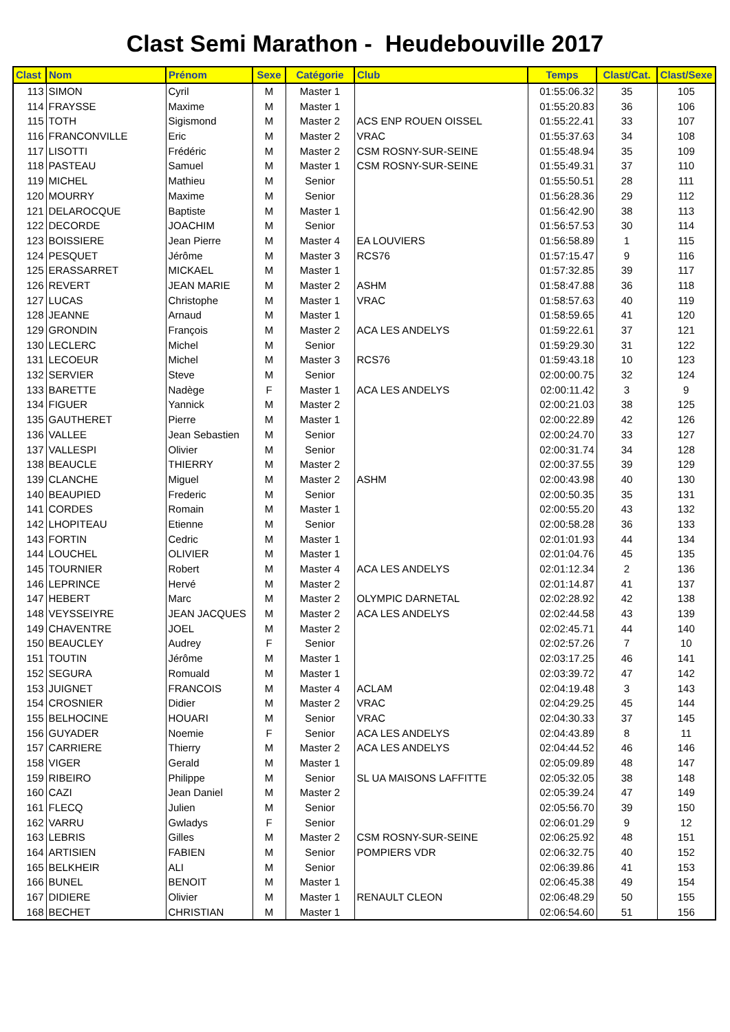Clast Semi Marathon - Heudebouville 2017
| Clast | Nom | Prénom | Sexe | Catégorie | Club | Temps | Clast/Cat. | Clast/Sexe |
| --- | --- | --- | --- | --- | --- | --- | --- | --- |
| 113 | SIMON | Cyril | M | Master 1 | | 01:55:06.32 | 35 | 105 |
| 114 | FRAYSSE | Maxime | M | Master 1 | | 01:55:20.83 | 36 | 106 |
| 115 | TOTH | Sigismond | M | Master 2 | ACS ENP ROUEN OISSEL | 01:55:22.41 | 33 | 107 |
| 116 | FRANCONVILLE | Eric | M | Master 2 | VRAC | 01:55:37.63 | 34 | 108 |
| 117 | LISOTTI | Frédéric | M | Master 2 | CSM ROSNY-SUR-SEINE | 01:55:48.94 | 35 | 109 |
| 118 | PASTEAU | Samuel | M | Master 1 | CSM ROSNY-SUR-SEINE | 01:55:49.31 | 37 | 110 |
| 119 | MICHEL | Mathieu | M | Senior | | 01:55:50.51 | 28 | 111 |
| 120 | MOURRY | Maxime | M | Senior | | 01:56:28.36 | 29 | 112 |
| 121 | DELAROCQUE | Baptiste | M | Master 1 | | 01:56:42.90 | 38 | 113 |
| 122 | DECORDE | JOACHIM | M | Senior | | 01:56:57.53 | 30 | 114 |
| 123 | BOISSIERE | Jean Pierre | M | Master 4 | EA LOUVIERS | 01:56:58.89 | 1 | 115 |
| 124 | PESQUET | Jérôme | M | Master 3 | RCS76 | 01:57:15.47 | 9 | 116 |
| 125 | ERASSARRET | MICKAEL | M | Master 1 | | 01:57:32.85 | 39 | 117 |
| 126 | REVERT | JEAN MARIE | M | Master 2 | ASHM | 01:58:47.88 | 36 | 118 |
| 127 | LUCAS | Christophe | M | Master 1 | VRAC | 01:58:57.63 | 40 | 119 |
| 128 | JEANNE | Arnaud | M | Master 1 | | 01:58:59.65 | 41 | 120 |
| 129 | GRONDIN | François | M | Master 2 | ACA LES ANDELYS | 01:59:22.61 | 37 | 121 |
| 130 | LECLERC | Michel | M | Senior | | 01:59:29.30 | 31 | 122 |
| 131 | LECOEUR | Michel | M | Master 3 | RCS76 | 01:59:43.18 | 10 | 123 |
| 132 | SERVIER | Steve | M | Senior | | 02:00:00.75 | 32 | 124 |
| 133 | BARETTE | Nadège | F | Master 1 | ACA LES ANDELYS | 02:00:11.42 | 3 | 9 |
| 134 | FIGUER | Yannick | M | Master 2 | | 02:00:21.03 | 38 | 125 |
| 135 | GAUTHERET | Pierre | M | Master 1 | | 02:00:22.89 | 42 | 126 |
| 136 | VALLEE | Jean Sebastien | M | Senior | | 02:00:24.70 | 33 | 127 |
| 137 | VALLESPI | Olivier | M | Senior | | 02:00:31.74 | 34 | 128 |
| 138 | BEAUCLE | THIERRY | M | Master 2 | | 02:00:37.55 | 39 | 129 |
| 139 | CLANCHE | Miguel | M | Master 2 | ASHM | 02:00:43.98 | 40 | 130 |
| 140 | BEAUPIED | Frederic | M | Senior | | 02:00:50.35 | 35 | 131 |
| 141 | CORDES | Romain | M | Master 1 | | 02:00:55.20 | 43 | 132 |
| 142 | LHOPITEAU | Etienne | M | Senior | | 02:00:58.28 | 36 | 133 |
| 143 | FORTIN | Cedric | M | Master 1 | | 02:01:01.93 | 44 | 134 |
| 144 | LOUCHEL | OLIVIER | M | Master 1 | | 02:01:04.76 | 45 | 135 |
| 145 | TOURNIER | Robert | M | Master 4 | ACA LES ANDELYS | 02:01:12.34 | 2 | 136 |
| 146 | LEPRINCE | Hervé | M | Master 2 | | 02:01:14.87 | 41 | 137 |
| 147 | HEBERT | Marc | M | Master 2 | OLYMPIC DARNETAL | 02:02:28.92 | 42 | 138 |
| 148 | VEYSSEIYRE | JEAN JACQUES | M | Master 2 | ACA LES ANDELYS | 02:02:44.58 | 43 | 139 |
| 149 | CHAVENTRE | JOEL | M | Master 2 | | 02:02:45.71 | 44 | 140 |
| 150 | BEAUCLEY | Audrey | F | Senior | | 02:02:57.26 | 7 | 10 |
| 151 | TOUTIN | Jérôme | M | Master 1 | | 02:03:17.25 | 46 | 141 |
| 152 | SEGURA | Romuald | M | Master 1 | | 02:03:39.72 | 47 | 142 |
| 153 | JUIGNET | FRANCOIS | M | Master 4 | ACLAM | 02:04:19.48 | 3 | 143 |
| 154 | CROSNIER | Didier | M | Master 2 | VRAC | 02:04:29.25 | 45 | 144 |
| 155 | BELHOCINE | HOUARI | M | Senior | VRAC | 02:04:30.33 | 37 | 145 |
| 156 | GUYADER | Noemie | F | Senior | ACA LES ANDELYS | 02:04:43.89 | 8 | 11 |
| 157 | CARRIERE | Thierry | M | Master 2 | ACA LES ANDELYS | 02:04:44.52 | 46 | 146 |
| 158 | VIGER | Gerald | M | Master 1 | | 02:05:09.89 | 48 | 147 |
| 159 | RIBEIRO | Philippe | M | Senior | SL UA MAISONS LAFFITTE | 02:05:32.05 | 38 | 148 |
| 160 | CAZI | Jean Daniel | M | Master 2 | | 02:05:39.24 | 47 | 149 |
| 161 | FLECQ | Julien | M | Senior | | 02:05:56.70 | 39 | 150 |
| 162 | VARRU | Gwladys | F | Senior | | 02:06:01.29 | 9 | 12 |
| 163 | LEBRIS | Gilles | M | Master 2 | CSM ROSNY-SUR-SEINE | 02:06:25.92 | 48 | 151 |
| 164 | ARTISIEN | FABIEN | M | Senior | POMPIERS VDR | 02:06:32.75 | 40 | 152 |
| 165 | BELKHEIR | ALI | M | Senior | | 02:06:39.86 | 41 | 153 |
| 166 | BUNEL | BENOIT | M | Master 1 | | 02:06:45.38 | 49 | 154 |
| 167 | DIDIERE | Olivier | M | Master 1 | RENAULT CLEON | 02:06:48.29 | 50 | 155 |
| 168 | BECHET | CHRISTIAN | M | Master 1 | | 02:06:54.60 | 51 | 156 |